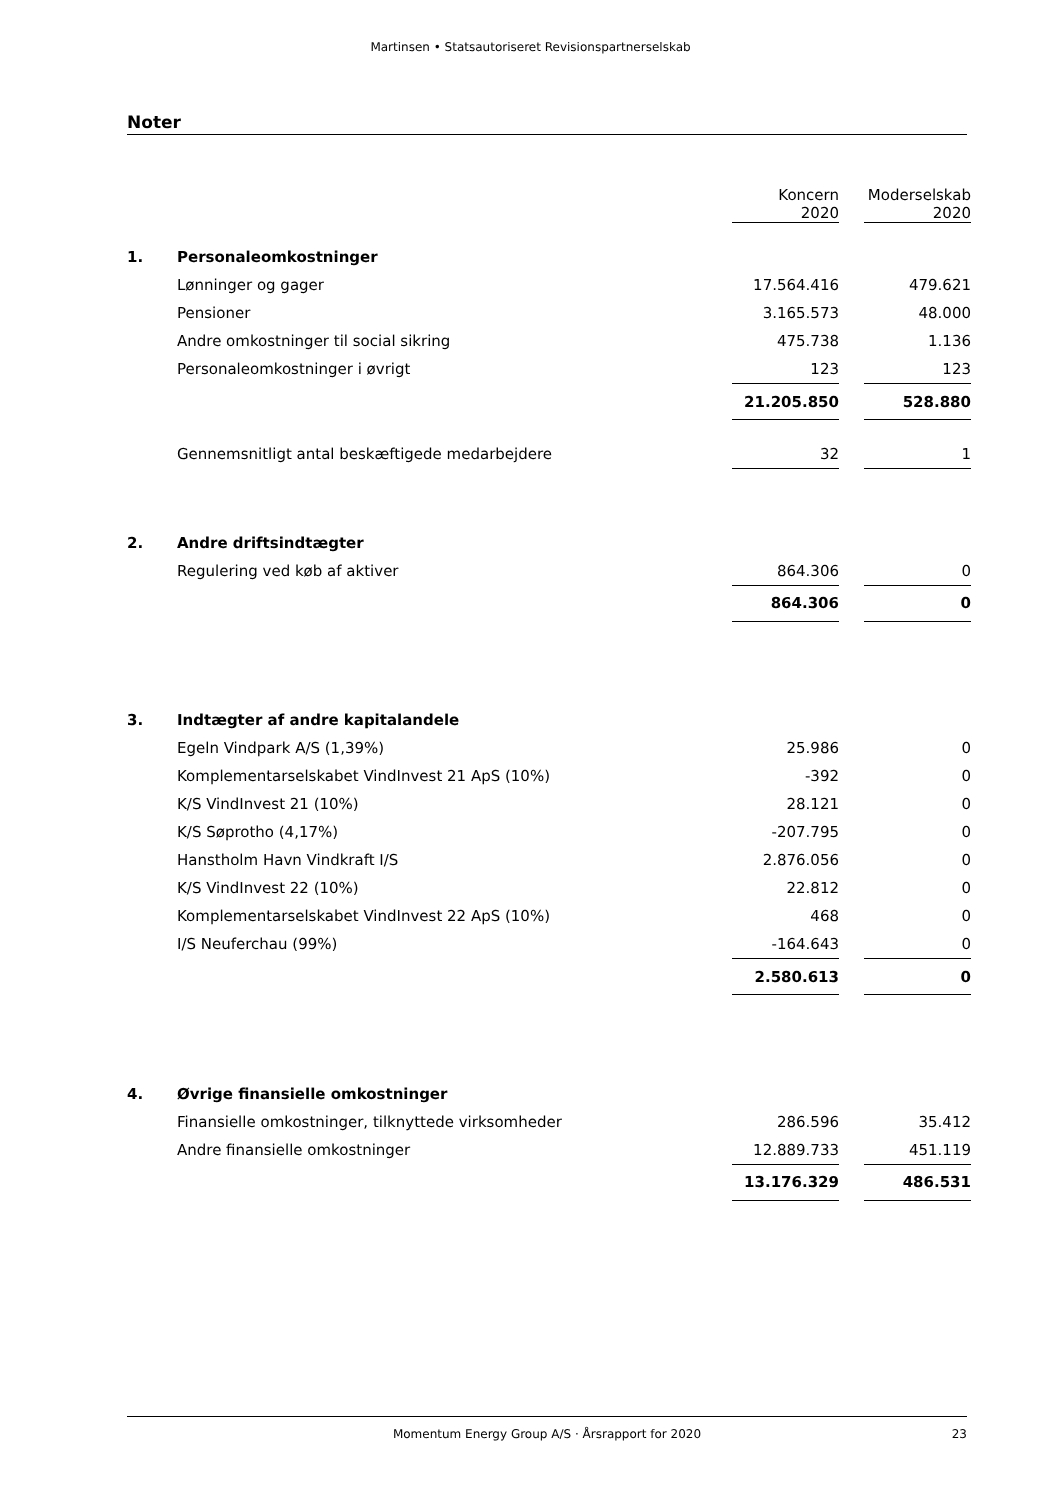Martinsen • Statsautoriseret Revisionspartnerselskab
Noter
| | | Koncern 2020 | | Moderselskab 2020 |
| --- | --- | --- | --- | --- |
| 1. | Personaleomkostninger | | | |
| | Lønninger og gager | 17.564.416 | | 479.621 |
| | Pensioner | 3.165.573 | | 48.000 |
| | Andre omkostninger til social sikring | 475.738 | | 1.136 |
| | Personaleomkostninger i øvrigt | 123 | | 123 |
| | | 21.205.850 | | 528.880 |
| | Gennemsnitligt antal beskæftigede medarbejdere | 32 | | 1 |
| 2. | Andre driftsindtægter | | | |
| | Regulering ved køb af aktiver | 864.306 | | 0 |
| | | 864.306 | | 0 |
| 3. | Indtægter af andre kapitalandele | | | |
| | Egeln Vindpark A/S (1,39%) | 25.986 | | 0 |
| | Komplementarselskabet VindInvest 21 ApS (10%) | -392 | | 0 |
| | K/S VindInvest 21 (10%) | 28.121 | | 0 |
| | K/S Søprotho (4,17%) | -207.795 | | 0 |
| | Hanstholm Havn Vindkraft I/S | 2.876.056 | | 0 |
| | K/S VindInvest 22 (10%) | 22.812 | | 0 |
| | Komplementarselskabet VindInvest 22 ApS (10%) | 468 | | 0 |
| | I/S Neuferchau (99%) | -164.643 | | 0 |
| | | 2.580.613 | | 0 |
| 4. | Øvrige finansielle omkostninger | | | |
| | Finansielle omkostninger, tilknyttede virksomheder | 286.596 | | 35.412 |
| | Andre finansielle omkostninger | 12.889.733 | | 451.119 |
| | | 13.176.329 | | 486.531 |
Momentum Energy Group A/S · Årsrapport for 2020 23